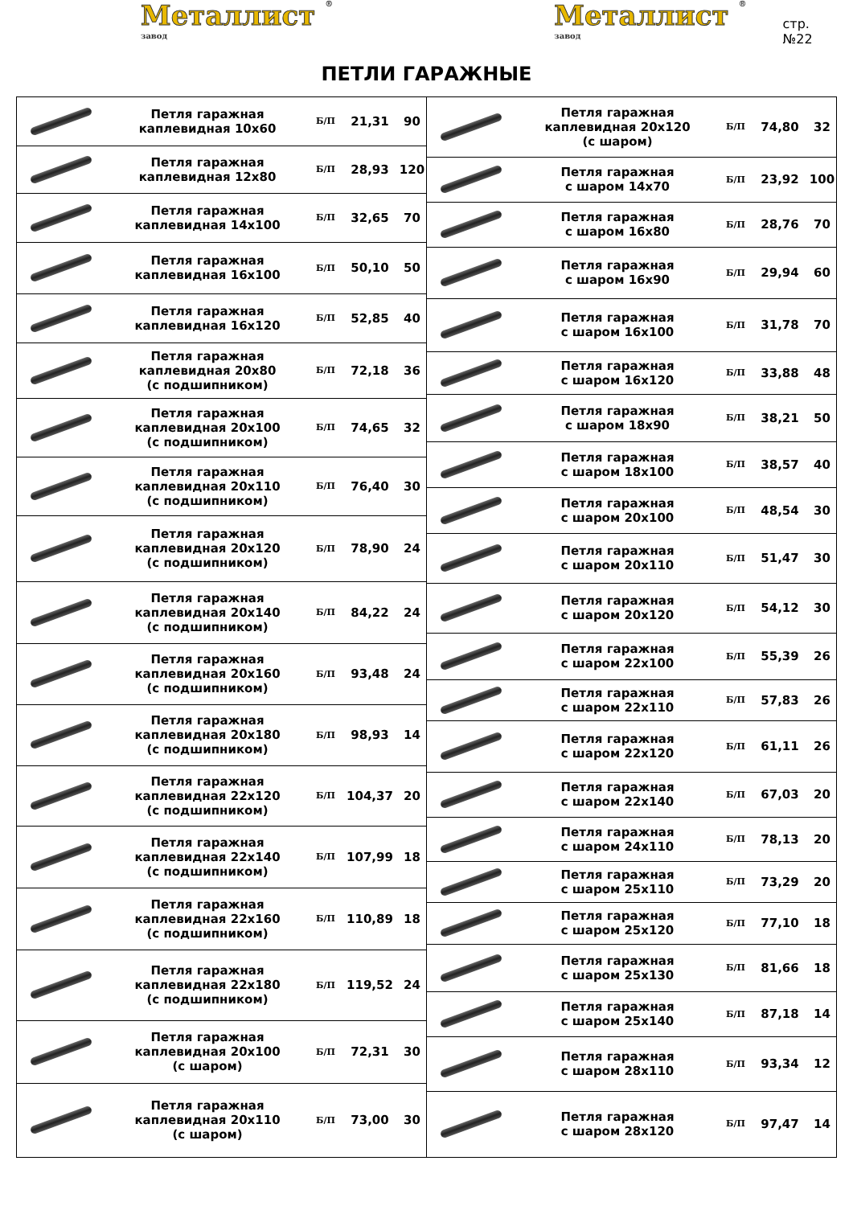Металлист ® завод
Металлист ® завод
стр.№22
ПЕТЛИ ГАРАЖНЫЕ
| | Петля гаражная каплевидная 10х60 | Б/П | 21,31 | 90 |
| | Петля гаражная каплевидная 12х80 | Б/П | 28,93 | 120 |
| | Петля гаражная каплевидная 14х100 | Б/П | 32,65 | 70 |
| | Петля гаражная каплевидная 16х100 | Б/П | 50,10 | 50 |
| | Петля гаражная каплевидная 16х120 | Б/П | 52,85 | 40 |
| | Петля гаражная каплевидная 20х80 (с подшипником) | Б/П | 72,18 | 36 |
| | Петля гаражная каплевидная 20х100 (с подшипником) | Б/П | 74,65 | 32 |
| | Петля гаражная каплевидная 20х110 (с подшипником) | Б/П | 76,40 | 30 |
| | Петля гаражная каплевидная 20х120 (с подшипником) | Б/П | 78,90 | 24 |
| | Петля гаражная каплевидная 20х140 (с подшипником) | Б/П | 84,22 | 24 |
| | Петля гаражная каплевидная 20х160 (с подшипником) | Б/П | 93,48 | 24 |
| | Петля гаражная каплевидная 20х180 (с подшипником) | Б/П | 98,93 | 14 |
| | Петля гаражная каплевидная 22х120 (с подшипником) | Б/П | 104,37 | 20 |
| | Петля гаражная каплевидная 22х140 (с подшипником) | Б/П | 107,99 | 18 |
| | Петля гаражная каплевидная 22х160 (с подшипником) | Б/П | 110,89 | 18 |
| | Петля гаражная каплевидная 22х180 (с подшипником) | Б/П | 119,52 | 24 |
| | Петля гаражная каплевидная 20х100 (с шаром) | Б/П | 72,31 | 30 |
| | Петля гаражная каплевидная 20х110 (с шаром) | Б/П | 73,00 | 30 |
| | Петля гаражная каплевидная 20х120 (с шаром) | Б/П | 74,80 | 32 |
| | Петля гаражная с шаром 14х70 | Б/П | 23,92 | 100 |
| | Петля гаражная с шаром 16х80 | Б/П | 28,76 | 70 |
| | Петля гаражная с шаром 16х90 | Б/П | 29,94 | 60 |
| | Петля гаражная с шаром 16х100 | Б/П | 31,78 | 70 |
| | Петля гаражная с шаром 16х120 | Б/П | 33,88 | 48 |
| | Петля гаражная с шаром 18х90 | Б/П | 38,21 | 50 |
| | Петля гаражная с шаром 18х100 | Б/П | 38,57 | 40 |
| | Петля гаражная с шаром 20х100 | Б/П | 48,54 | 30 |
| | Петля гаражная с шаром 20х110 | Б/П | 51,47 | 30 |
| | Петля гаражная с шаром 20х120 | Б/П | 54,12 | 30 |
| | Петля гаражная с шаром 22х100 | Б/П | 55,39 | 26 |
| | Петля гаражная с шаром 22х110 | Б/П | 57,83 | 26 |
| | Петля гаражная с шаром 22х120 | Б/П | 61,11 | 26 |
| | Петля гаражная с шаром 22х140 | Б/П | 67,03 | 20 |
| | Петля гаражная с шаром 24х110 | Б/П | 78,13 | 20 |
| | Петля гаражная с шаром 25х110 | Б/П | 73,29 | 20 |
| | Петля гаражная с шаром 25х120 | Б/П | 77,10 | 18 |
| | Петля гаражная с шаром 25х130 | Б/П | 81,66 | 18 |
| | Петля гаражная с шаром 25х140 | Б/П | 87,18 | 14 |
| | Петля гаражная с шаром 28х110 | Б/П | 93,34 | 12 |
| | Петля гаражная с шаром 28х120 | Б/П | 97,47 | 14 |